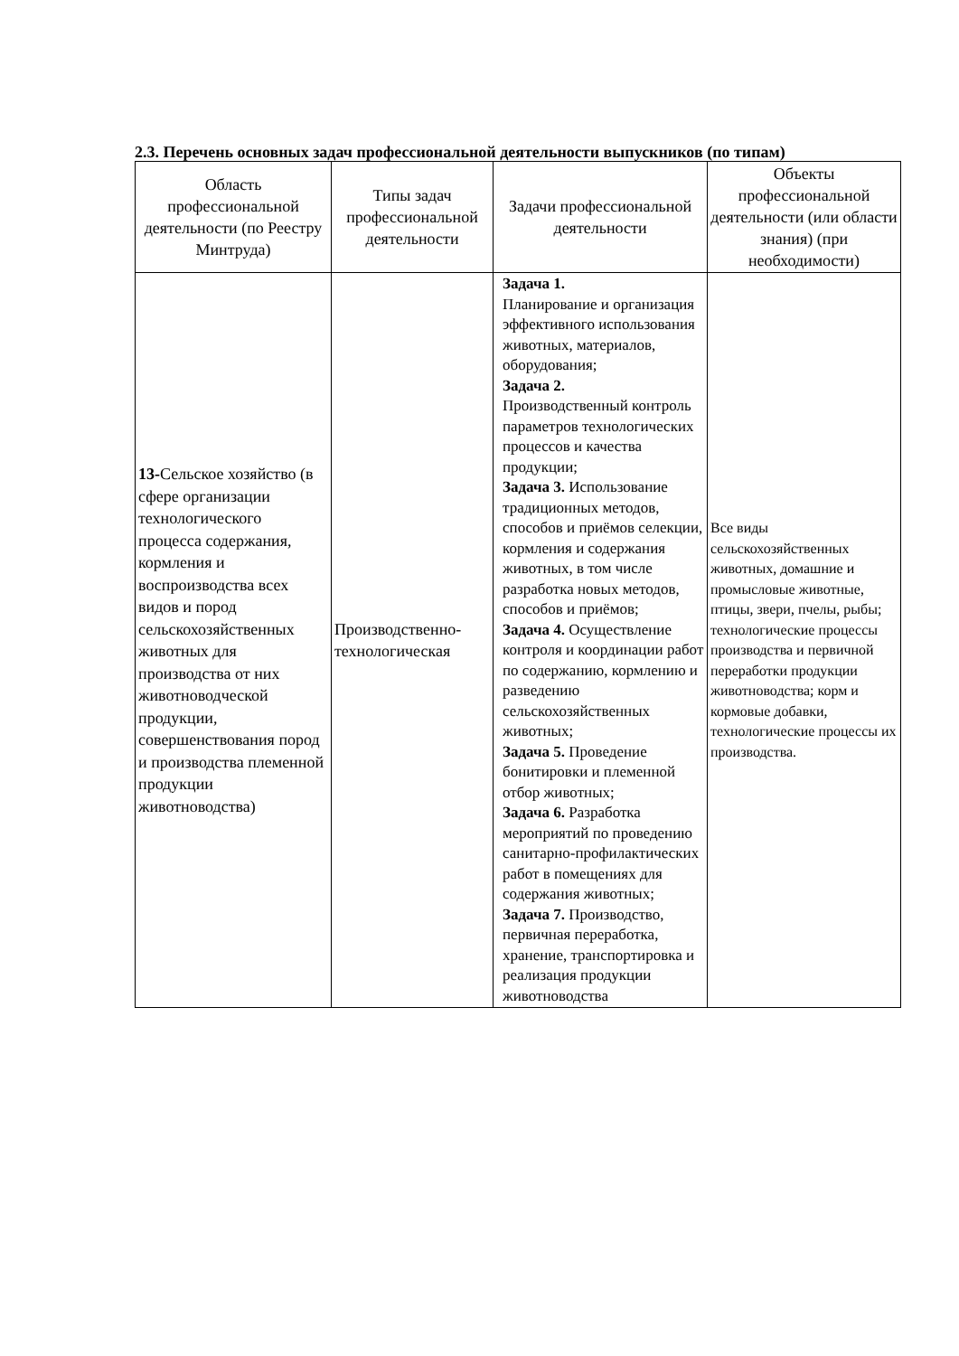2.3. Перечень основных задач профессиональной деятельности выпускников (по типам)
| Область профессиональной деятельности (по Реестру Минтруда) | Типы задач профессиональной деятельности | Задачи профессиональной деятельности | Объекты профессиональной деятельности (или области знания) (при необходимости) |
| --- | --- | --- | --- |
| 13- Сельское хозяйство (в сфере организации технологического процесса содержания, кормления и воспроизводства всех видов и пород сельскохозяйственных животных для производства от них животноводческой продукции, совершенствования пород и производства племенной продукции животноводства) | Производственно-технологическая | Задача 1. Планирование и организация эффективного использования животных, материалов, оборудования; Задача 2. Производственный контроль параметров технологических процессов и качества продукции; Задача 3. Использование традиционных методов, способов и приёмов селекции, кормления и содержания животных, в том числе разработка новых методов, способов и приёмов; Задача 4. Осуществление контроля и координации работ по содержанию, кормлению и разведению сельскохозяйственных животных; Задача 5. Проведение бонитировки и племенной отбор животных; Задача 6. Разработка мероприятий по проведению санитарно-профилактических работ в помещениях для содержания животных; Задача 7. Производство, первичная переработка, хранение, транспортировка и реализация продукции животноводства | Все виды сельскохозяйственных животных, домашние и промысловые животные, птицы, звери, пчелы, рыбы; технологические процессы производства и первичной переработки продукции животноводства; корм и кормовые добавки, технологические процессы их производства. |